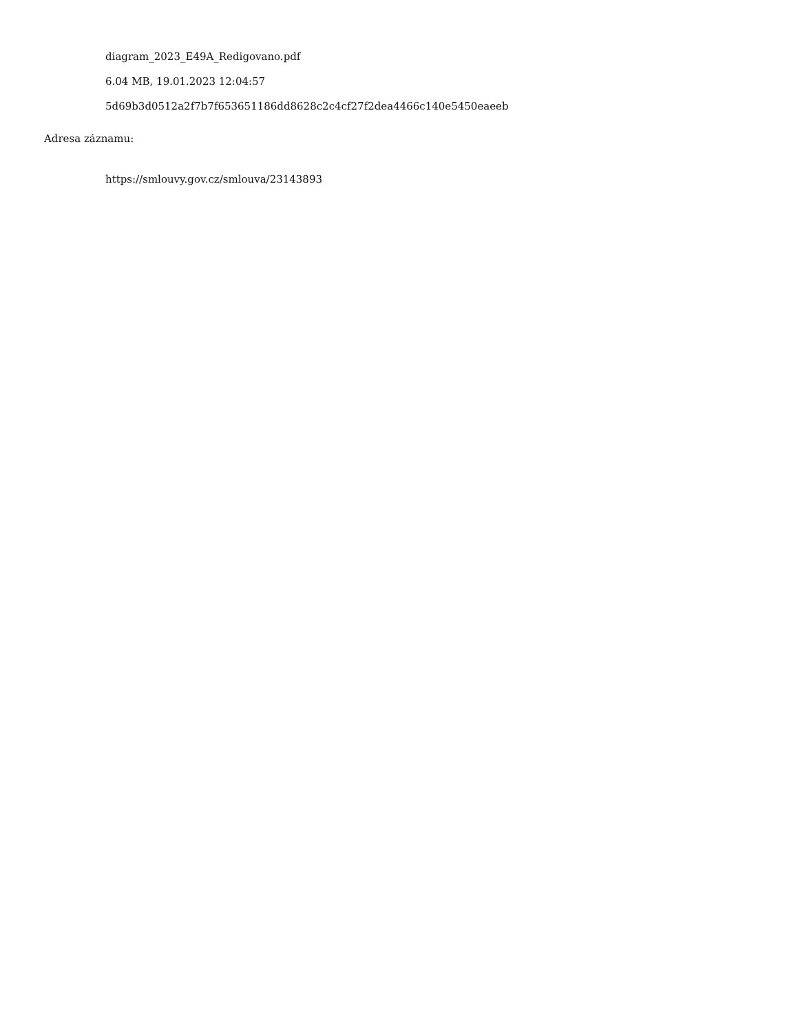diagram_2023_E49A_Redigovano.pdf
6.04 MB, 19.01.2023 12:04:57
5d69b3d0512a2f7b7f653651186dd8628c2c4cf27f2dea4466c140e5450eaeeb
Adresa záznamu:
https://smlouvy.gov.cz/smlouva/23143893